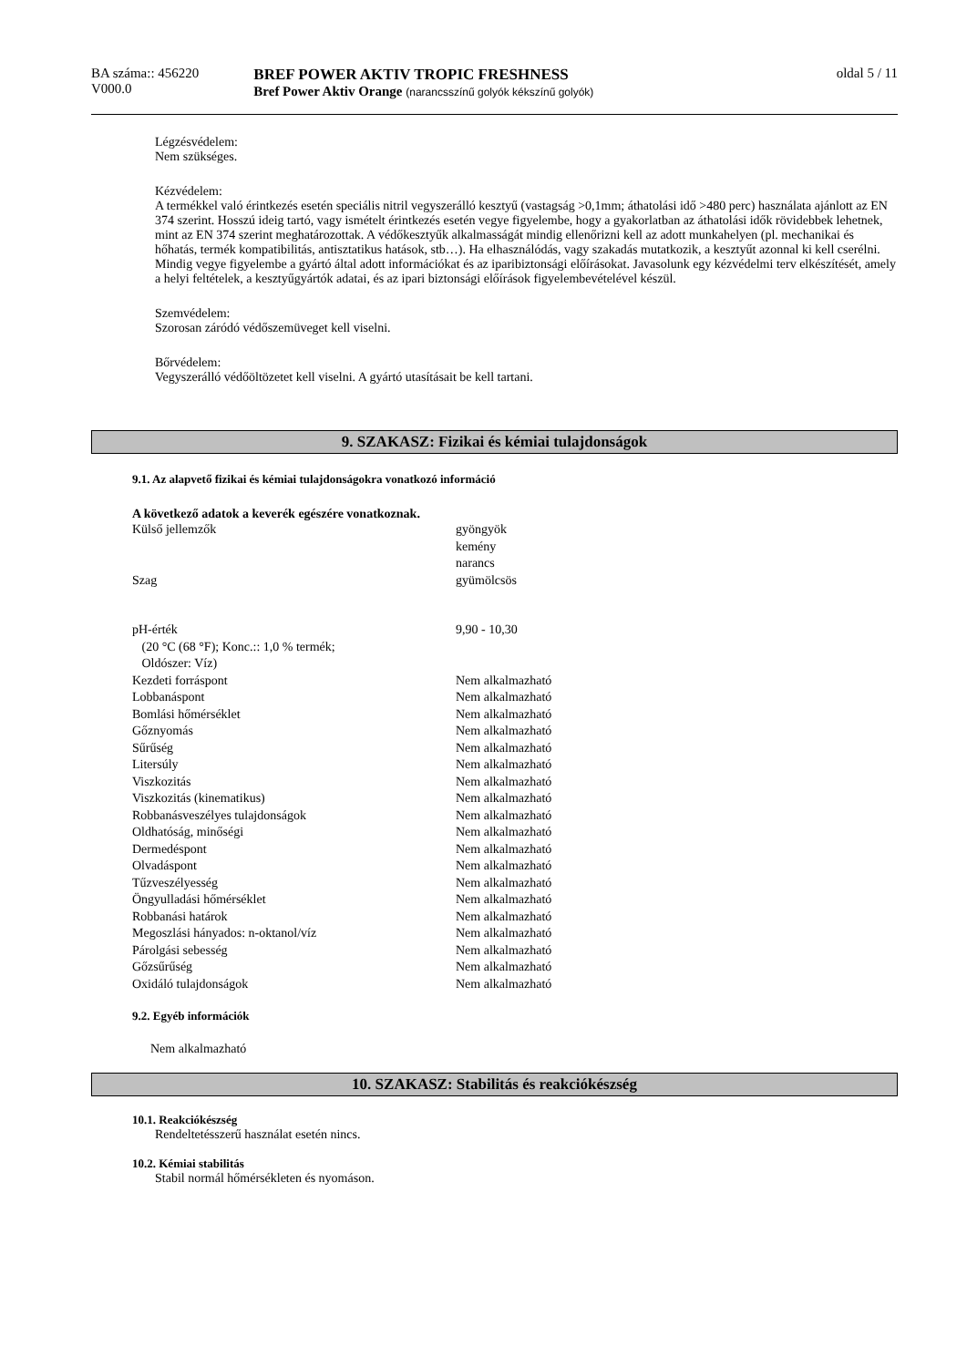BA száma:: 456220
V000.0
BREF POWER AKTIV TROPIC FRESHNESS
Bref Power Aktiv Orange (narancsszínű golyók kékszínű golyók)
oldal 5 / 11
Légzésvédelem:
Nem szükséges.
Kézvédelem:
A termékkel való érintkezés esetén speciális nitril vegyszerálló kesztyű (vastagság >0,1mm; áthatolási idő >480 perc) használata ajánlott az EN 374 szerint. Hosszú ideig tartó, vagy ismételt érintkezés esetén vegye figyelembe, hogy a gyakorlatban az áthatolási idők rövidebbek lehetnek, mint az EN 374 szerint meghatározottak. A védőkesztyűk alkalmasságát mindig ellenőrizni kell az adott munkahelyen (pl. mechanikai és hőhatás, termék kompatibilitás, antisztatikus hatások, stb…). Ha elhasználódás, vagy szakadás mutatkozik, a kesztyűt azonnal ki kell cserélni. Mindig vegye figyelembe a gyártó által adott információkat és az iparibiztonsági előírásokat. Javasolunk egy kézvédelmi terv elkészítését, amely a helyi feltételek, a kesztyűgyártók adatai, és az ipari biztonsági előírások figyelembevételével készül.
Szemvédelem:
Szorosan záródó védőszemüveget kell viselni.
Bőrvédelem:
Vegyszerálló védőöltözetet kell viselni. A gyártó utasításait be kell tartani.
9. SZAKASZ: Fizikai és kémiai tulajdonságok
9.1. Az alapvető fizikai és kémiai tulajdonságokra vonatkozó információ
A következő adatok a keverék egészére vonatkoznak.
| Külső jellemzők | gyöngyök kemény narancs |
| Szag | gyümölcsös |
| pH-érték (20 °C (68 °F); Konc.:: 1,0 % termék; Oldószer: Víz) | 9,90 - 10,30 |
| Kezdeti forráspont | Nem alkalmazható |
| Lobbanáspont | Nem alkalmazható |
| Bomlási hőmérséklet | Nem alkalmazható |
| Gőznyomás | Nem alkalmazható |
| Sűrűség | Nem alkalmazható |
| Litersúly | Nem alkalmazható |
| Viszkozitás | Nem alkalmazható |
| Viszkozitás (kinematikus) | Nem alkalmazható |
| Robbanásveszélyes tulajdonságok | Nem alkalmazható |
| Oldhatóság, minőségi | Nem alkalmazható |
| Dermedéspont | Nem alkalmazható |
| Olvadáspont | Nem alkalmazható |
| Tűzveszélyesség | Nem alkalmazható |
| Öngyulladási hőmérséklet | Nem alkalmazható |
| Robbanási határok | Nem alkalmazható |
| Megoszlási hányados: n-oktanol/víz | Nem alkalmazható |
| Párolgási sebesség | Nem alkalmazható |
| Gőzsűrűség | Nem alkalmazható |
| Oxidáló tulajdonságok | Nem alkalmazható |
9.2. Egyéb információk
Nem alkalmazható
10. SZAKASZ: Stabilitás és reakciókészség
10.1. Reakciókészség
Rendeltetésszerű használat esetén nincs.
10.2. Kémiai stabilitás
Stabil normál hőmérsékleten és nyomáson.